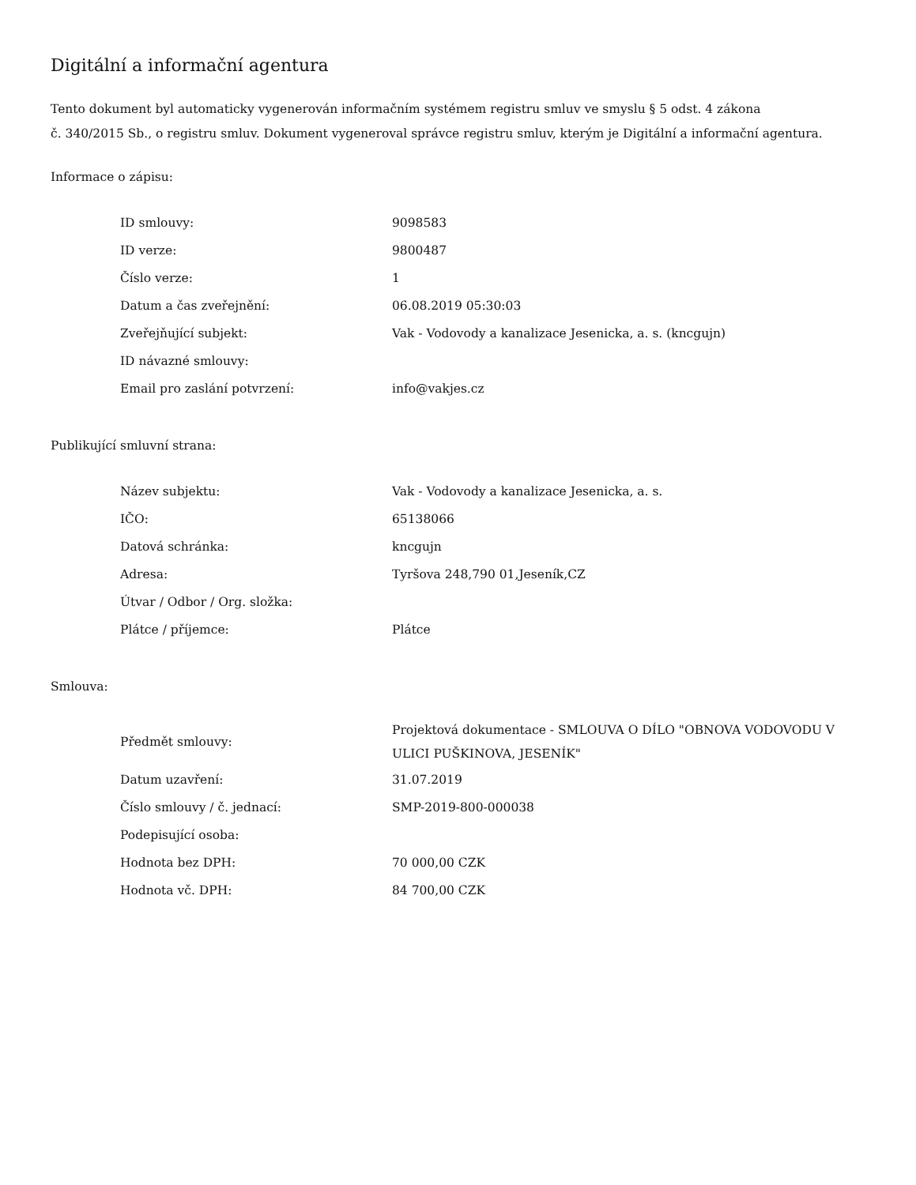Digitální a informační agentura
Tento dokument byl automaticky vygenerován informačním systémem registru smluv ve smyslu § 5 odst. 4 zákona
č. 340/2015 Sb., o registru smluv. Dokument vygeneroval správce registru smluv, kterým je Digitální a informační agentura.
Informace o zápisu:
| ID smlouvy: | 9098583 |
| ID verze: | 9800487 |
| Číslo verze: | 1 |
| Datum a čas zveřejnění: | 06.08.2019 05:30:03 |
| Zveřejňující subjekt: | Vak - Vodovody a kanalizace Jesenicka, a. s. (kncgujn) |
| ID návazné smlouvy: | |
| Email pro zaslání potvrzení: | info@vakjes.cz |
Publikující smluvní strana:
| Název subjektu: | Vak - Vodovody a kanalizace Jesenicka, a. s. |
| IČO: | 65138066 |
| Datová schránka: | kncgujn |
| Adresa: | Tyršova 248,790 01,Jeseník,CZ |
| Útvar / Odbor / Org. složka: | |
| Plátce / příjemce: | Plátce |
Smlouva:
| Předmět smlouvy: | Projektová dokumentace - SMLOUVA O DÍLO "OBNOVA VODOVODU V ULICI PUŠKINOVA, JESENÍK" |
| Datum uzavření: | 31.07.2019 |
| Číslo smlouvy / č. jednací: | SMP-2019-800-000038 |
| Podepisující osoba: | |
| Hodnota bez DPH: | 70 000,00 CZK |
| Hodnota vč. DPH: | 84 700,00 CZK |